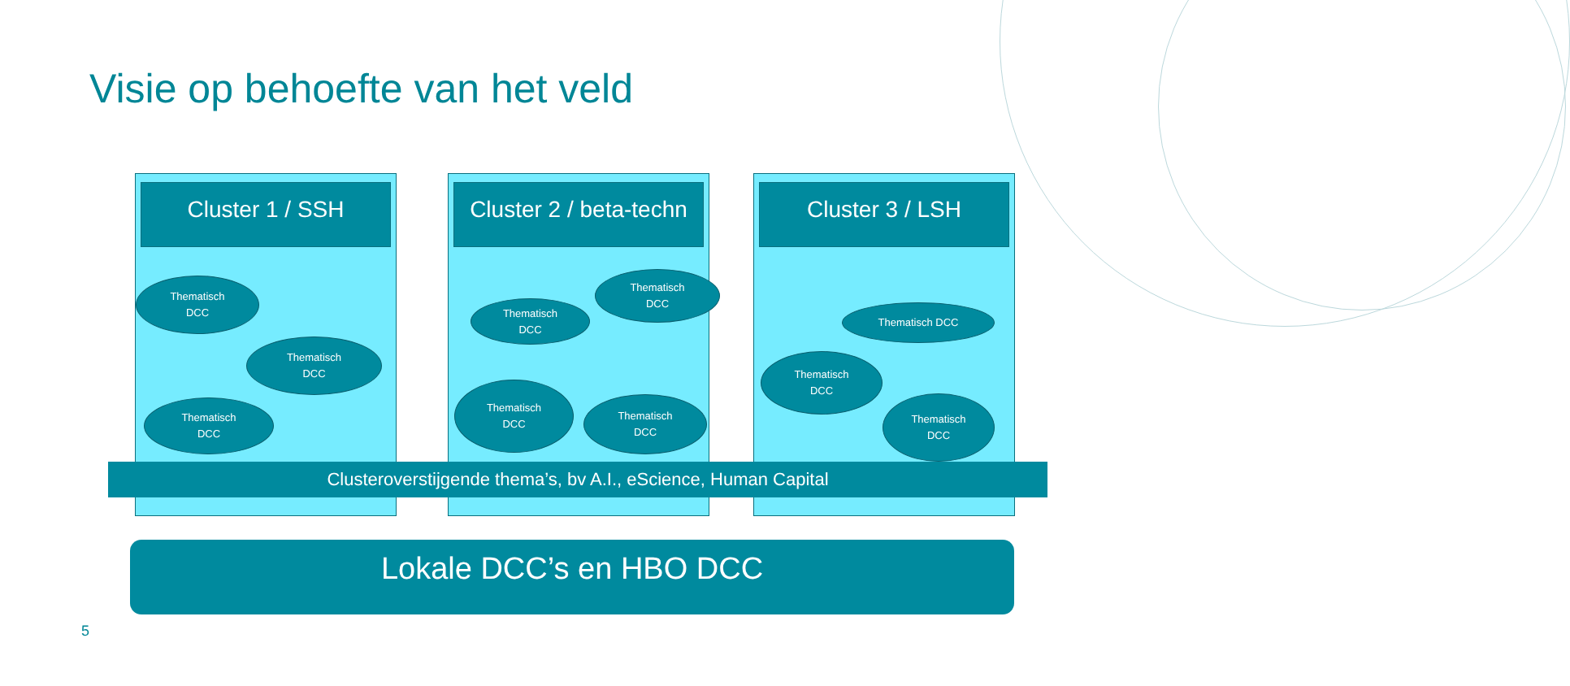Visie op behoefte van het veld
Cluster 1 / SSH
Thematisch
DCC
Thematisch
DCC
Thematisch
DCC
Cluster 2 / beta-techn
Thematisch
DCC
Thematisch
DCC
Thematisch
DCC
Thematisch
DCC
Cluster 3 / LSH
Thematisch DCC
Thematisch
DCC
Thematisch
DCC
Clusteroverstijgende thema’s, bv A.I., eScience, Human Capital
Lokale DCC’s en HBO DCC
5